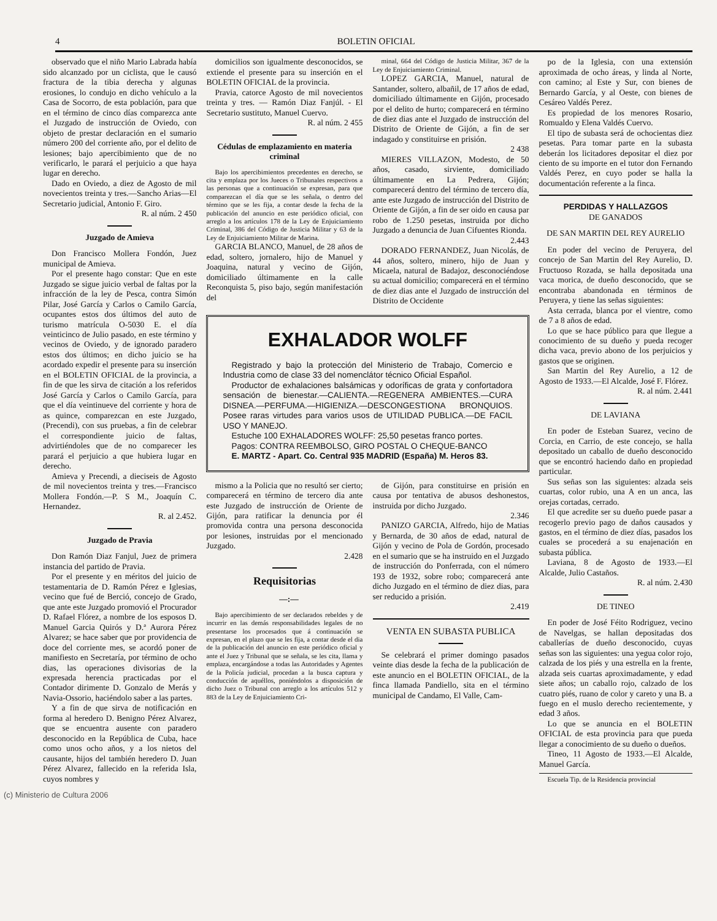4 BOLETIN OFICIAL
observado que el niño Mario Labrada había sido alcanzado por un ciclista, que le causó fractura de la tibia derecha y algunas erosiones, lo condujo en dicho vehículo a la Casa de Socorro, de esta población, para que en el término de cinco días comparezca ante el Juzgado de instrucción de Oviedo, con objeto de prestar declaración en el sumario número 200 del corriente año, por el delito de lesiones; bajo apercibimiento que de no verificarlo, le parará el perjuicio a que haya lugar en derecho.
Dado en Oviedo, a diez de Agosto de mil novecientos treinta y tres.—Sancho Arias—El Secretario judicial, Antonio F. Giro.
R. al núm. 2 450
Juzgado de Amieva
Don Francisco Mollera Fondón, Juez municipal de Amieva.
Por el presente hago constar: Que en este Juzgado se sigue juicio verbal de faltas por la infracción de la ley de Pesca, contra Simón Pilar, José García y Carlos o Camilo García, ocupantes estos dos últimos del auto de turismo matrícula O-5030 E. el día veinticinco de Julio pasado, en este término y vecinos de Oviedo, y de ignorado paradero estos dos últimos; en dicho juicio se ha acordado expedir el presente para su inserción en el BOLETIN OFICIAL de la provincia, a fin de que les sirva de citación a los referidos José García y Carlos o Camilo García, para que el día veintinueve del corriente y hora de as quince, comparezcan en este Juzgado, (Precendi), con sus pruebas, a fin de celebrar el correspondiente juicio de faltas, advirtiéndoles que de no comparecer les parará el perjuicio a que hubiera lugar en derecho.
Amieva y Precendi, a dieciseis de Agosto de mil novecientos treinta y tres.—Francisco Mollera Fondón.—P. S M., Joaquín C. Hernandez.
R. al 2.452.
Juzgado de Pravia
Don Ramón Diaz Fanjul, Juez de primera instancia del partido de Pravia.
Por el presente y en méritos del juicio de testamentaria de D. Ramón Pérez e Iglesias, vecino que fué de Berció, concejo de Grado, que ante este Juzgado promovió el Procurador D. Rafael Flórez, a nombre de los esposos D. Manuel Garcia Quirós y D.ª Aurora Pérez Alvarez; se hace saber que por providencia de doce del corriente mes, se acordó poner de manifiesto en Secretaría, por término de ocho dias, las operaciones divisorias de la expresada herencia practicadas por el Contador dirimente D. Gonzalo de Merás y Navia-Ossorio, haciéndolo saber a las partes.
Y a fin de que sirva de notificación en forma al heredero D. Benigno Pérez Alvarez, que se encuentra ausente con paradero desconocido en la República de Cuba, hace como unos ocho años, y a los nietos del causante, hijos del también heredero D. Juan Pérez Alvarez, fallecido en la referida Isla, cuyos nombres y
domicilios son igualmente desconocidos, se extiende el presente para su inserción en el BOLETIN OFICIAL de la provincia.
Pravia, catorce Agosto de mil novecientos treinta y tres. — Ramón Diaz Fanjúl. - El Secretario sustituto, Manuel Cuervo.
R. al núm. 2 455
Cédulas de emplazamiento en materia criminal
Bajo los apercibimientos precedentes en derecho, se cita y emplaza por los Jueces o Tribunales respectivos a las personas que a continuación se expresan, para que comparezcan el día que se les señala, o dentro del término que se les fija, a contar desde la fecha de la publicación del anuncio en este periódico oficial, con arreglo a los artículos 178 de la Ley de Enjuiciamiento Criminal, 386 del Código de Justicia Militar y 63 de la Ley de Enjuiciamiento Militar de Marina.
GARCIA BLANCO, Manuel, de 28 años de edad, soltero, jornalero, hijo de Manuel y Joaquina, natural y vecino de Gijón, domiciliado últimamente en la calle Reconquista 5, piso bajo, según manifestación del
minal, 664 del Código de Justicia Militar, 367 de la Ley de Enjuiciamiento Criminal.
LOPEZ GARCIA, Manuel, natural de Santander, soltero, albañil, de 17 años de edad, domiciliado últimamente en Gijón, procesado por el delito de hurto; comparecerá en término de diez dias ante el Juzgado de instrucción del Distrito de Oriente de Gijón, a fin de ser indagado y constituirse en prisión.
2 438
MIERES VILLAZON, Modesto, de 50 años, casado, sirviente, domiciliado últimamente en La Pedrera, Gijón; comparecerá dentro del término de tercero día, ante este Juzgado de instrucción del Distrito de Oriente de Gijón, a fin de ser oido en causa par robo de 1.250 pesetas, instruida por dicho Juzgado a denuncia de Juan Cifuentes Rionda.
2.443
DORADO FERNANDEZ, Juan Nicolás, de 44 años, soltero, minero, hijo de Juan y Micaela, natural de Badajoz, desconociéndose su actual domicilio; comparecerá en el término de diez dias ante el Juzgado de instrucción del Distrito de Occidente
EXHALADOR WOLFF
Registrado y bajo la protección del Ministerio de Trabajo, Comercio e Industria como de clase 33 del nomenclátor técnico Oficial Español.
Productor de exhalaciones balsámicas y odoríficas de grata y confortadora sensación de bienestar.—CALIENTA.—REGENERA AMBIENTES.—CURA DISNEA.—PERFUMA.—HIGIENIZA.—DESCONGESTIONA BRONQUIOS. Posee raras virtudes para varios usos de UTILIDAD PUBLICA.—DE FACIL USO Y MANEJO.
Estuche 100 EXHALADORES WOLFF: 25,50 pesetas franco portes.
Pagos: CONTRA REEMBOLSO, GIRO POSTAL O CHEQUE-BANCO
E. MARTZ - Apart. Co. Central 935 MADRID (España) M. Heros 83.
mismo a la Policia que no resultó ser cierto; comparecerá en término de tercero dia ante este Juzgado de instrucción de Oriente de Gijón, para ratificar la denuncia por él promovida contra una persona desconocida por lesiones, instruidas por el mencionado Juzgado.
2.428
Requisitorias
—:—
Bajo apercibimiento de ser declarados rebeldes y de incurrir en las demás responsabilidades legales de no presentarse los procesados que á continuación se expresan, en el plazo que se les fija, a contar desde el dia de la publicación del anuncio en este periódico oficial y ante el Juez y Tribunal que se señala, se les cita, llama y emplaza, encargándose a todas las Autoridades y Agentes de la Policía judicial, procedan a la busca captura y conducción de aquéllos, poniéndolos a disposición de dicho Juez o Tribunal con arreglo a los artículos 512 y 883 de la Ley de Enjuiciamiento Cri-
de Gijón, para constituirse en prisión en causa por tentativa de abusos deshonestos, instruida por dicho Juzgado.
2.346
PANIZO GARCIA, Alfredo, hijo de Matias y Bernarda, de 30 años de edad, natural de Gijón y vecino de Pola de Gordón, procesado en el sumario que se ha instruido en el Juzgado de instrucción do Ponferrada, con el número 193 de 1932, sobre robo; comparecerá ante dicho Juzgado en el término de diez dias, para ser reducido a prisión.
2.419
VENTA EN SUBASTA PUBLICA
Se celebrará el primer domingo pasados veinte dias desde la fecha de la publicación de este anuncio en el BOLETIN OFICIAL, de la finca llamada Pandiello, sita en el término municipal de Candamo, El Valle, Cam-
po de la Iglesia, con una extensión aproximada de ocho áreas, y linda al Norte, con camino; al Este y Sur, con bienes de Bernardo García, y al Oeste, con bienes de Cesáreo Valdés Perez.
Es propiedad de los menores Rosario, Romualdo y Elena Valdés Cuervo.
El tipo de subasta será de ochocientas diez pesetas. Para tomar parte en la subasta deberán los licitadores depositar el diez por ciento de su importe en el tutor don Fernando Valdés Perez, en cuyo poder se halla la documentación referente a la finca.
PERDIDAS Y HALLAZGOS
DE GANADOS
DE SAN MARTIN DEL REY AURELIO
En poder del vecino de Peruyera, del concejo de San Martin del Rey Aurelio, D. Fructuoso Rozada, se halla depositada una vaca morica, de dueño desconocido, que se encontraba abandonada en términos de Peruyera, y tiene las señas siguientes:
Asta cerrada, blanca por el vientre, como de 7 a 8 años de edad.
Lo que se hace público para que llegue a conocimiento de su dueño y pueda recoger dicha vaca, previo abono de los perjuicios y gastos que se originen.
San Martin del Rey Aurelio, a 12 de Agosto de 1933.—El Alcalde, José F. Flórez.
R. al núm. 2.441
DE LAVIANA
En poder de Esteban Suarez, vecino de Corcia, en Carrio, de este concejo, se halla depositado un caballo de dueño desconocido que se encontró haciendo daño en propiedad particular.
Sus señas son las siguientes: alzada seis cuartas, color rubio, una A en un anca, las orejas cortadas, cerrado.
El que acredite ser su dueño puede pasar a recogerlo previo pago de daños causados y gastos, en el término de diez días, pasados los cuales se procederá a su enajenación en subasta pública.
Laviana, 8 de Agosto de 1933.—El Alcalde, Julio Castaños.
R. al núm. 2.430
DE TINEO
En poder de José Féito Rodriguez, vecino de Navelgas, se hallan depositadas dos caballerías de dueño desconocido, cuyas señas son las siguientes: una yegua color rojo, calzada de los piés y una estrella en la frente, alzada seis cuartas aproximadamente, y edad siete años; un caballo rojo, calzado de los cuatro piés, ruano de color y careto y una B. a fuego en el muslo derecho recientemente, y edad 3 años.
Lo que se anuncia en el BOLETIN OFICIAL de esta provincia para que pueda llegar a conocimiento de su dueño o dueños.
Tineo, 11 Agosto de 1933.—El Alcalde, Manuel García.
Escuela Tip. de la Residencia provincial
(c) Ministerio de Cultura 2006